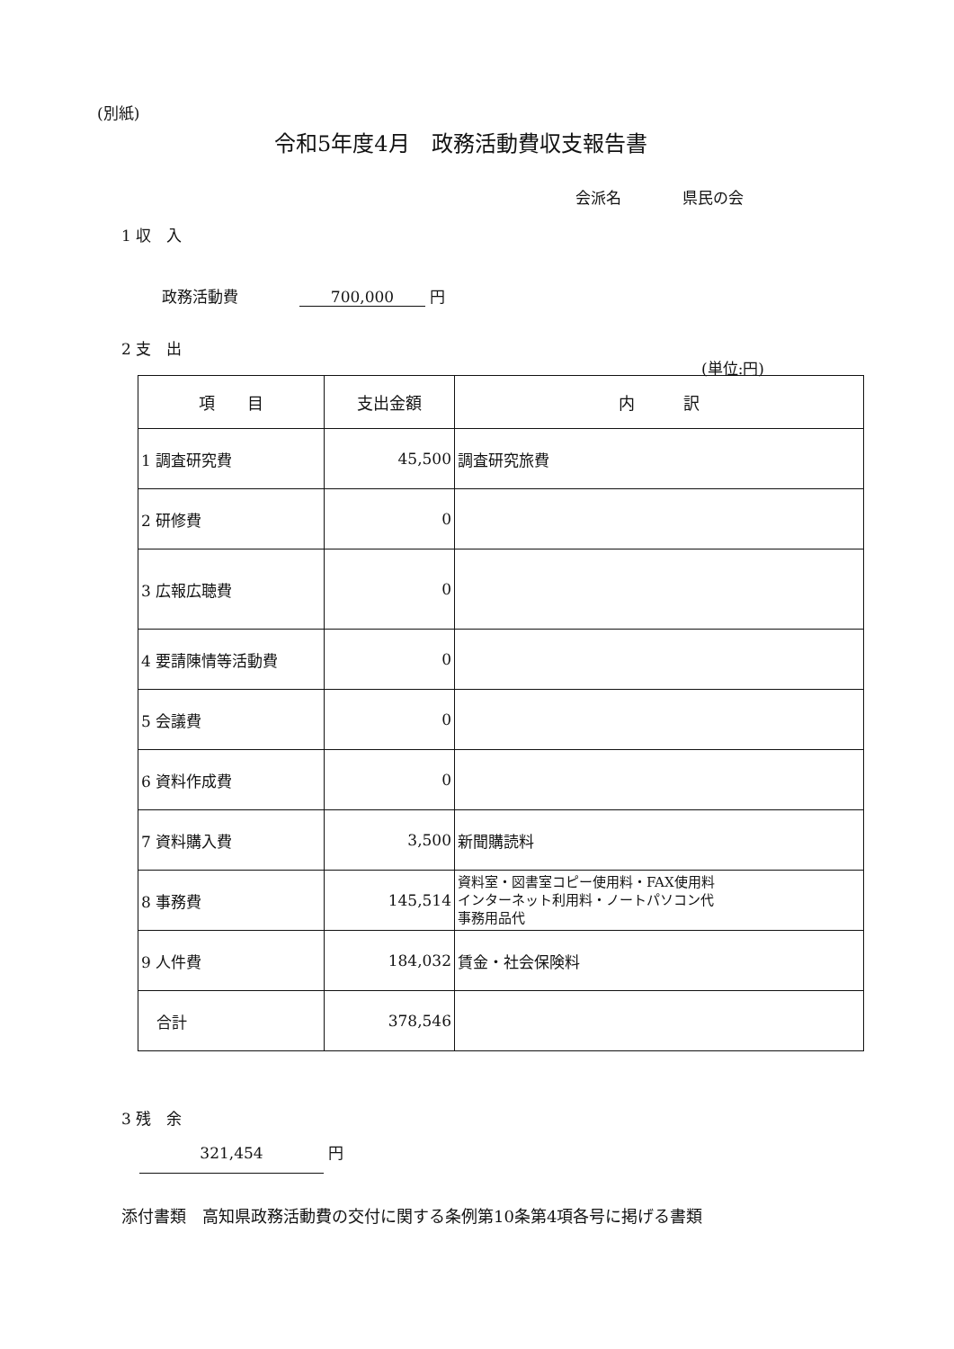(別紙)
令和5年度4月　政務活動費収支報告書
会派名　　　　県民の会
1 収　入
政務活動費　　　　700,000 円
2 支　出
(単位:円)
| 項 目 | 支出金額 | 内 訳 |
| --- | --- | --- |
| 1 調査研究費 | 45,500 | 調査研究旅費 |
| 2 研修費 | 0 | |
| 3 広報広聴費 | 0 | |
| 4 要請陳情等活動費 | 0 | |
| 5 会議費 | 0 | |
| 6 資料作成費 | 0 | |
| 7 資料購入費 | 3,500 | 新聞購読料 |
| 8 事務費 | 145,514 | 資料室・図書室コピー使用料・FAX使用料 インターネット利用料・ノートパソコン代 事務用品代 |
| 9 人件費 | 184,032 | 賃金・社会保険料 |
| 合計 | 378,546 | |
3 残　余
321,454 円
添付書類　高知県政務活動費の交付に関する条例第10条第4項各号に掲げる書類